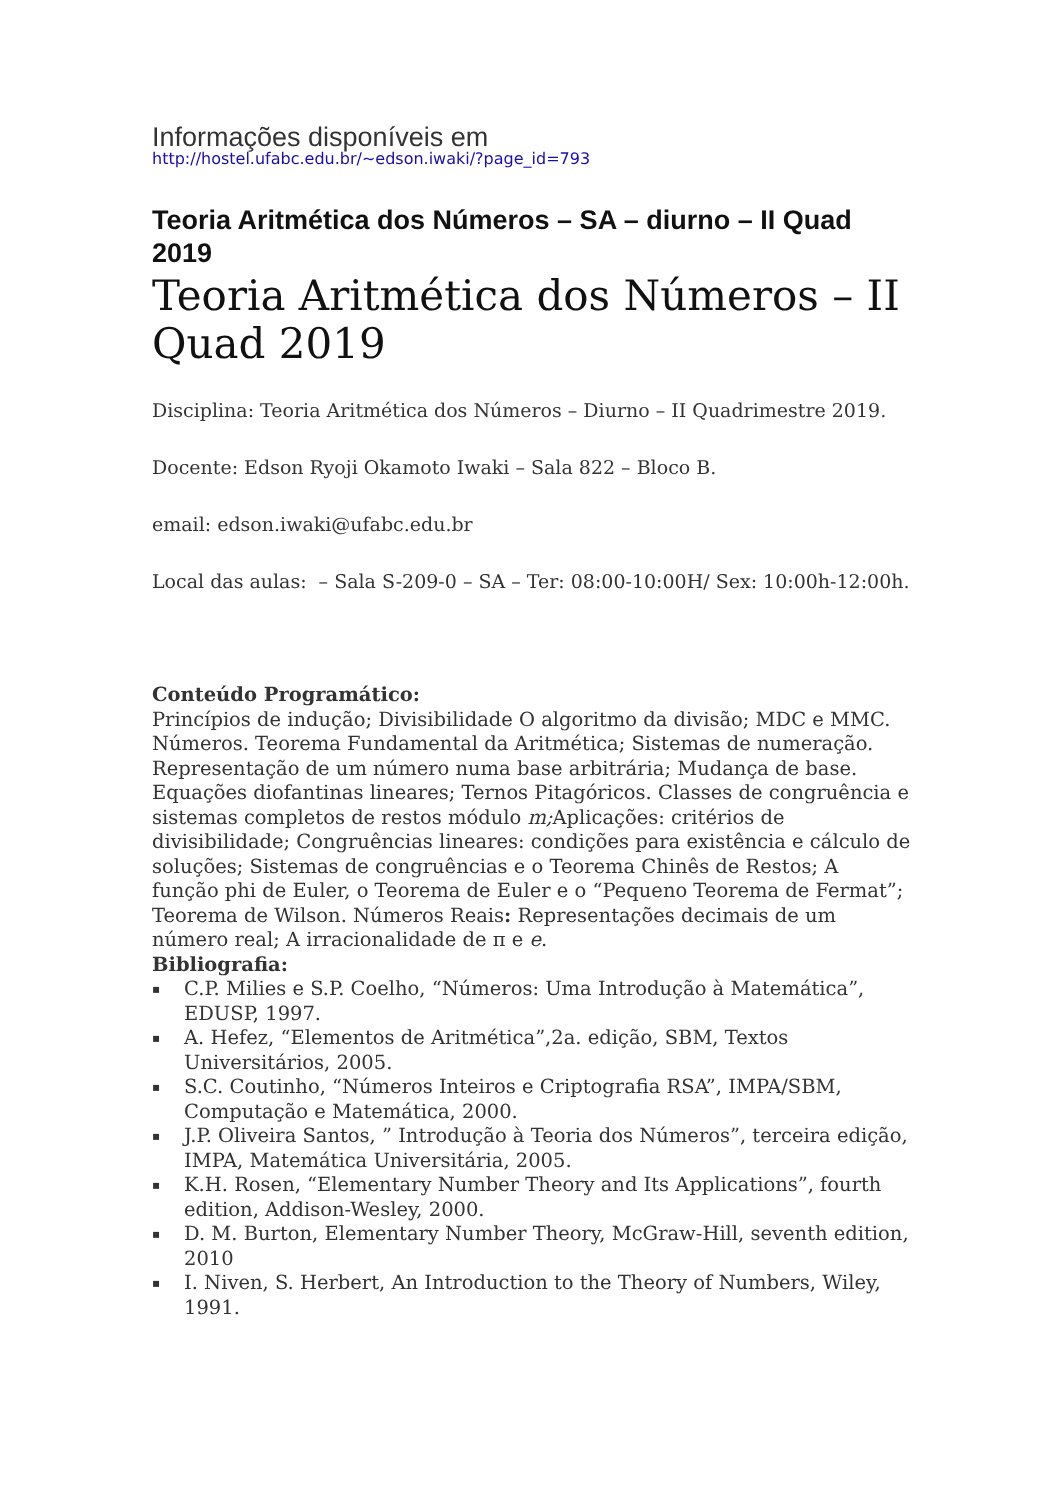Informações disponíveis em
http://hostel.ufabc.edu.br/~edson.iwaki/?page_id=793
Teoria Aritmética dos Números – SA – diurno – II Quad 2019
Teoria Aritmética dos Números – II Quad 2019
Disciplina: Teoria Aritmética dos Números – Diurno – II Quadrimestre 2019.
Docente: Edson Ryoji Okamoto Iwaki – Sala 822 – Bloco B.
email: edson.iwaki@ufabc.edu.br
Local das aulas: – Sala S-209-0 – SA – Ter: 08:00-10:00H/ Sex: 10:00h-12:00h.
Conteúdo Programático:
Princípios de indução; Divisibilidade O algoritmo da divisão; MDC e MMC. Números. Teorema Fundamental da Aritmética; Sistemas de numeração. Representação de um número numa base arbitrária; Mudança de base. Equações diofantinas lineares; Ternos Pitagóricos. Classes de congruência e sistemas completos de restos módulo m; Aplicações: critérios de divisibilidade; Congruências lineares: condições para existência e cálculo de soluções; Sistemas de congruências e o Teorema Chinês de Restos; A função phi de Euler, o Teorema de Euler e o “Pequeno Teorema de Fermat”; Teorema de Wilson. Números Reais: Representações decimais de um número real; A irracionalidade de π e e.
Bibliografia:
▪ C.P. Milies e S.P. Coelho, “Números: Uma Introdução à Matemática”, EDUSP, 1997.
▪ A. Hefez, “Elementos de Aritmética”,2a. edição, SBM, Textos Universitários, 2005.
▪ S.C. Coutinho, “Números Inteiros e Criptografia RSA”, IMPA/SBM, Computação e Matemática, 2000.
▪ J.P. Oliveira Santos, ” Introdução à Teoria dos Números”, terceira edição, IMPA, Matemática Universitária, 2005.
▪ K.H. Rosen, “Elementary Number Theory and Its Applications”, fourth edition, Addison-Wesley, 2000.
▪ D. M. Burton, Elementary Number Theory, McGraw-Hill, seventh edition, 2010
▪ I. Niven, S. Herbert, An Introduction to the Theory of Numbers, Wiley, 1991.